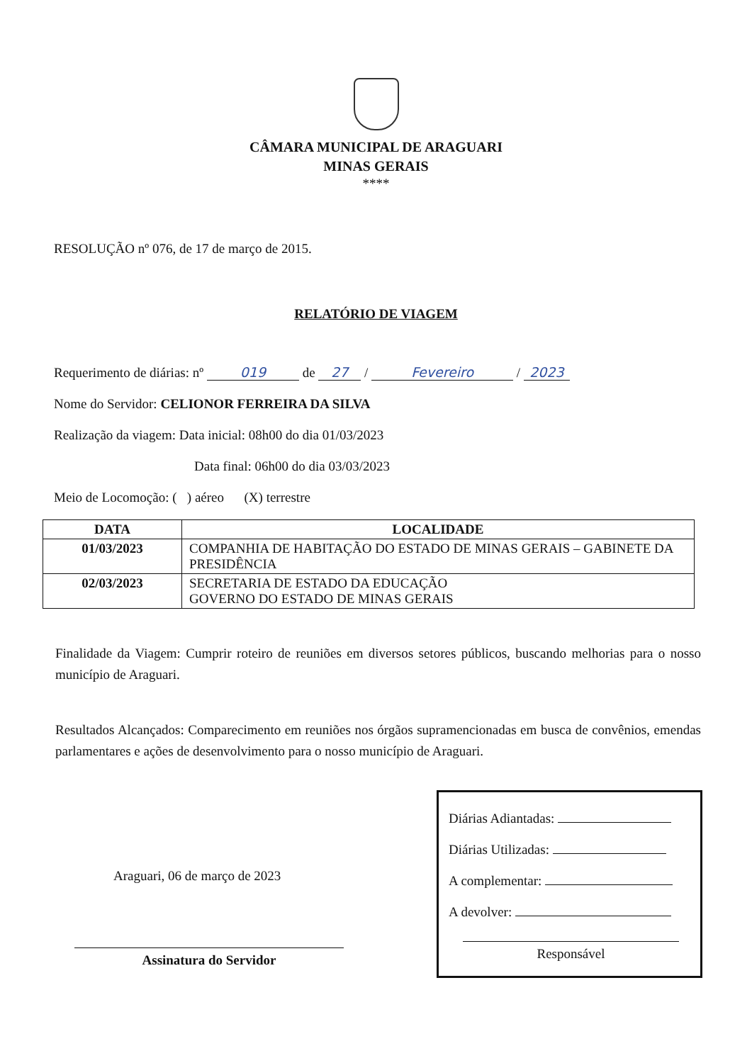CÂMARA MUNICIPAL DE ARAGUARI
MINAS GERAIS
****
RESOLUÇÃO nº 076, de 17 de março de 2015.
RELATÓRIO DE VIAGEM
Requerimento de diárias: nº 019 de 27 / Fevereiro / 2023
Nome do Servidor: CELIONOR FERREIRA DA SILVA
Realização da viagem: Data inicial: 08h00 do dia 01/03/2023
Data final: 06h00 do dia 03/03/2023
Meio de Locomoção: ( ) aéreo (X) terrestre
| DATA | LOCALIDADE |
| --- | --- |
| 01/03/2023 | COMPANHIA DE HABITAÇÃO DO ESTADO DE MINAS GERAIS – GABINETE DA PRESIDÊNCIA |
| 02/03/2023 | SECRETARIA DE ESTADO DA EDUCAÇÃO GOVERNO DO ESTADO DE MINAS GERAIS |
Finalidade da Viagem: Cumprir roteiro de reuniões em diversos setores públicos, buscando melhorias para o nosso município de Araguari.
Resultados Alcançados: Comparecimento em reuniões nos órgãos supramencionadas em busca de convênios, emendas parlamentares e ações de desenvolvimento para o nosso município de Araguari.
Araguari, 06 de março de 2023
Assinatura do Servidor
Diárias Adiantadas:
Diárias Utilizadas:
A complementar:
A devolver:
Responsável